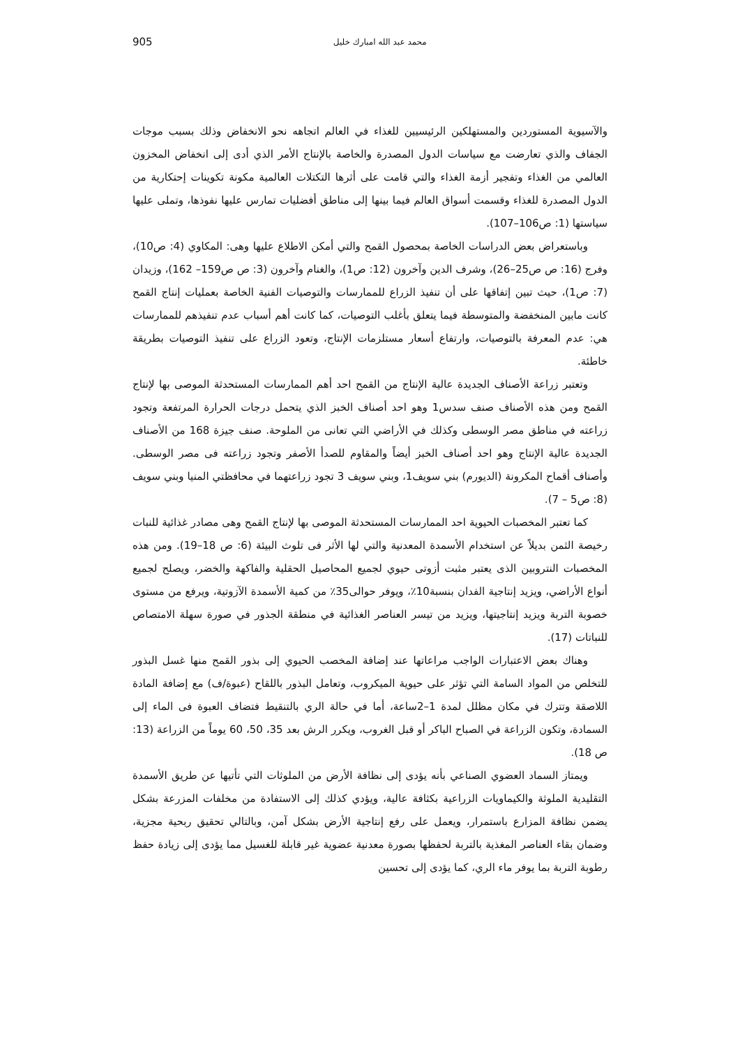905 محمد عبد الله امبارك خليل
والآسيوية المستوردين والمستهلكين الرئيسيين للغذاء في العالم اتجاهه نحو الانخفاض وذلك بسبب موجات الجفاف والذي تعارضت مع سياسات الدول المصدرة والخاصة بالإنتاج الأمر الذي أدى إلى انخفاض المخزون العالمي من الغذاء وتفجير أزمة الغذاء والتي قامت على أثرها التكتلات العالمية مكونة تكوينات إحتكارية من الدول المصدرة للغذاء وقسمت أسواق العالم فيما بينها إلى مناطق أفضليات تمارس عليها نفوذها، وتملى عليها سياستها (1: ص106–107).
وباستعراض بعض الدراسات الخاصة بمحصول القمح والتي أمكن الاطلاع عليها وهى: المكاوي (4: ص10)، وفرج (16: ص ص25–26)، وشرف الدين وآخرون (12: ص1)، والغنام وآخرون (3: ص ص159– 162)، وزيدان (7: ص1)، حيث تبين إتفاقها على أن تنفيذ الزراع للممارسات والتوصيات الفنية الخاصة بعمليات إنتاج القمح كانت مابين المنخفضة والمتوسطة فيما يتعلق بأغلب التوصيات، كما كانت أهم أسباب عدم تنفيذهم للممارسات هي: عدم المعرفة بالتوصيات، وارتفاع أسعار مستلزمات الإنتاج، وتعود الزراع على تنفيذ التوصيات بطريقة خاطئة.
وتعتبر زراعة الأصناف الجديدة عالية الإنتاج من القمح احد أهم الممارسات المستحدثة الموصى بها لإنتاج القمح ومن هذه الأصناف صنف سدس1 وهو احد أصناف الخبز الذي يتحمل درجات الحرارة المرتفعة وتجود زراعته في مناطق مصر الوسطى وكذلك في الأراضي التي تعانى من الملوحة. صنف جيزة 168 من الأصناف الجديدة عالية الإنتاج وهو احد أصناف الخبز أيضاً والمقاوم للصدأ الأصفر وتجود زراعته فى مصر الوسطى. وأصناف أقماح المكرونة (الديورم) بني سويف1، وبني سويف 3 تجود زراعتهما في محافظتي المنيا وبني سويف (8: ص5 – 7).
كما تعتبر المخصبات الحيوية احد الممارسات المستحدثة الموصى بها لإنتاج القمح وهى مصادر غذائية للنبات رخيصة الثمن بديلاً عن استخدام الأسمدة المعدنية والتي لها الأثر فى تلوث البيئة (6: ص 18–19). ومن هذه المخصبات النتروبين الذى يعتبر مثبت أزوتى حيوي لجميع المحاصيل الحقلية والفاكهة والخضر، ويصلح لجميع أنواع الأراضي، ويزيد إنتاجية الفدان بنسبة10٪، ويوفر حوالى35٪ من كمية الأسمدة الآزوتية، ويرفع من مستوى خصوبة التربة ويزيد إنتاجيتها، ويزيد من تيسر العناصر الغذائية في منطقة الجذور في صورة سهلة الامتصاص للنباتات (17).
وهناك بعض الاعتبارات الواجب مراعاتها عند إضافة المخصب الحيوي إلى بذور القمح منها غسل البذور للتخلص من المواد السامة التي تؤثر على حيوية الميكروب، وتعامل البذور باللقاح (عبوة/ف) مع إضافة المادة اللاصقة وتترك في مكان مظلل لمدة 1–2ساعة، أما في حالة الري بالتنقيط فتضاف العبوة فى الماء إلى السمادة، وتكون الزراعة في الصباح الباكر أو قبل الغروب، ويكرر الرش بعد 35، 50، 60 يوماً من الزراعة (13: ص 18).
ويمتاز السماد العضوي الصناعي بأنه يؤدى إلى نظافة الأرض من الملوثات التي تأتيها عن طريق الأسمدة التقليدية الملوثة والكيماويات الزراعية بكثافة عالية، ويؤدي كذلك إلى الاستفادة من مخلفات المزرعة بشكل يضمن نظافة المزارع باستمرار، ويعمل على رفع إنتاجية الأرض بشكل آمن، وبالتالي تحقيق ربحية مجزية، وضمان بقاء العناصر المغذية بالتربة لحفظها بصورة معدنية عضوية غير قابلة للغسيل مما يؤدى إلى زيادة حفظ رطوبة التربة بما يوفر ماء الري، كما يؤدى إلى تحسين